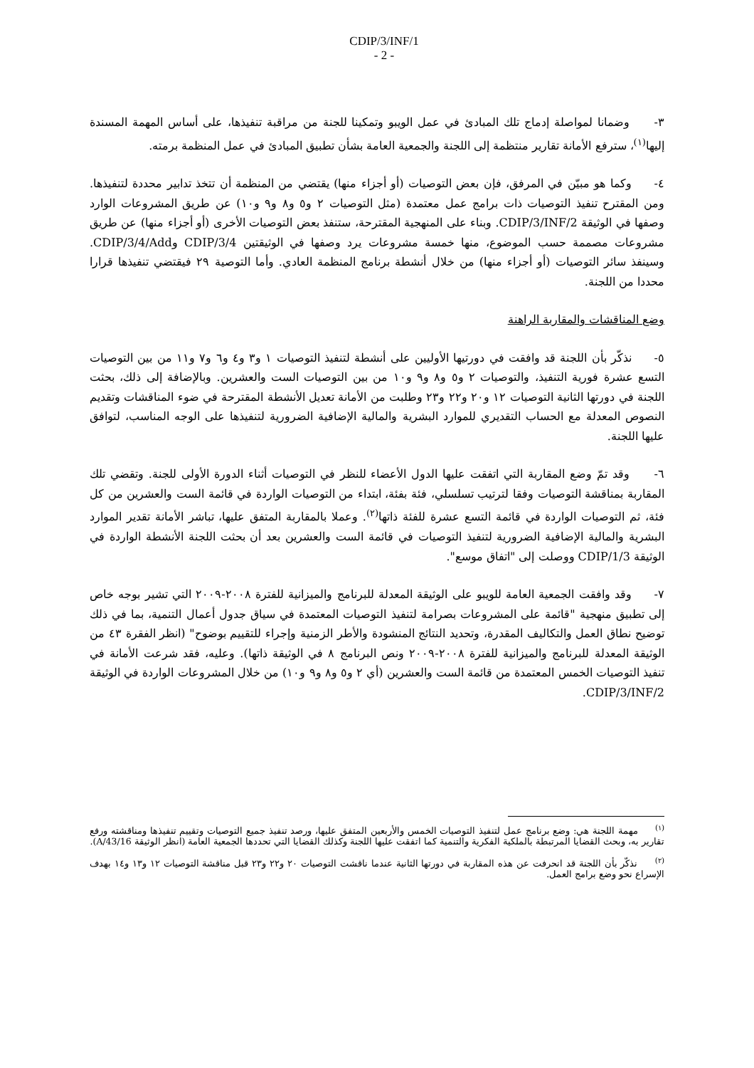CDIP/3/INF/1
- 2 -
٣- وضمانا لمواصلة إدماج تلك المبادئ في عمل الويبو وتمكينا للجنة من مراقبة تنفيذها، على أساس المهمة المسندة إليها<sup>(١)</sup>، سترفع الأمانة تقارير منتظمة إلى اللجنة والجمعية العامة بشأن تطبيق المبادئ في عمل المنظمة برمته.
٤- وكما هو مبيّن في المرفق، فإن بعض التوصيات (أو أجزاء منها) يقتضي من المنظمة أن تتخذ تدابير محددة لتنفيذها. ومن المقترح تنفيذ التوصيات ذات برامج عمل معتمدة (مثل التوصيات ٢ و٥ و٨ و٩ و١٠) عن طريق المشروعات الوارد وصفها في الوثيقة CDIP/3/INF/2. وبناء على المنهجية المقترحة، ستنفذ بعض التوصيات الأخرى (أو أجزاء منها) عن طريق مشروعات مصممة حسب الموضوع، منها خمسة مشروعات يرد وصفها في الوثيقتين CDIP/3/4 وCDIP/3/4/Add. وسينفذ سائر التوصيات (أو أجزاء منها) من خلال أنشطة برنامج المنظمة العادي. وأما التوصية ٢٩ فيقتضي تنفيذها قرارا محددا من اللجنة.
وضع المناقشات والمقاربة الراهنة
٥- نذكّر بأن اللجنة قد وافقت في دورتيها الأوليين على أنشطة لتنفيذ التوصيات ١ و٣ و٤ و٦ و٧ و١١ من بين التوصيات التسع عشرة فورية التنفيذ، والتوصيات ٢ و٥ و٨ و٩ و١٠ من بين التوصيات الست والعشرين. وبالإضافة إلى ذلك، بحثت اللجنة في دورتها الثانية التوصيات ١٢ و٢٠ و٢٢ و٢٣ وطلبت من الأمانة تعديل الأنشطة المقترحة في ضوء المناقشات وتقديم النصوص المعدلة مع الحساب التقديري للموارد البشرية والمالية الإضافية الضرورية لتنفيذها على الوجه المناسب، لتوافق عليها اللجنة.
٦- وقد تمّ وضع المقاربة التي اتفقت عليها الدول الأعضاء للنظر في التوصيات أثناء الدورة الأولى للجنة. وتقضي تلك المقاربة بمناقشة التوصيات وفقا لترتيب تسلسلي، فئة بفئة، ابتداء من التوصيات الواردة في قائمة الست والعشرين من كل فئة، ثم التوصيات الواردة في قائمة التسع عشرة للفئة ذاتها<sup>(٢)</sup>. وعملا بالمقاربة المتفق عليها، تباشر الأمانة تقدير الموارد البشرية والمالية الإضافية الضرورية لتنفيذ التوصيات في قائمة الست والعشرين بعد أن بحثت اللجنة الأنشطة الواردة في الوثيقة CDIP/1/3 ووصلت إلى "اتفاق موسع".
٧- وقد وافقت الجمعية العامة للويبو على الوثيقة المعدلة للبرنامج والميزانية للفترة ٢٠٠٨-٢٠٠٩ التي تشير بوجه خاص إلى تطبيق منهجية "قائمة على المشروعات بصرامة لتنفيذ التوصيات المعتمدة في سياق جدول أعمال التنمية، بما في ذلك توضيح نطاق العمل والتكاليف المقدرة، وتحديد النتائج المنشودة والأطر الزمنية وإجراء للتقييم بوضوح" (انظر الفقرة ٤٣ من الوثيقة المعدلة للبرنامج والميزانية للفترة ٢٠٠٨-٢٠٠٩ ونص البرنامج ٨ في الوثيقة ذاتها). وعليه، فقد شرعت الأمانة في تنفيذ التوصيات الخمس المعتمدة من قائمة الست والعشرين (أي ٢ و٥ و٨ و٩ و١٠) من خلال المشروعات الواردة في الوثيقة CDIP/3/INF/2.
<sup>(١)</sup> مهمة اللجنة هي: وضع برنامج عمل لتنفيذ التوصيات الخمس والأربعين المتفق عليها، ورصد تنفيذ جميع التوصيات وتقييم تنفيذها ومناقشته ورفع تقارير به، وبحث القضايا المرتبطة بالملكية الفكرية والتنمية كما اتفقت عليها اللجنة وكذلك القضايا التي تحددها الجمعية العامة (انظر الوثيقة A/43/16).
<sup>(٢)</sup> نذكّر بأن اللجنة قد انحرفت عن هذه المقاربة في دورتها الثانية عندما ناقشت التوصيات ٢٠ و٢٢ و٢٣ قبل مناقشة التوصيات ١٢ و١٣ و١٤ بهدف الإسراع نحو وضع برامج العمل.